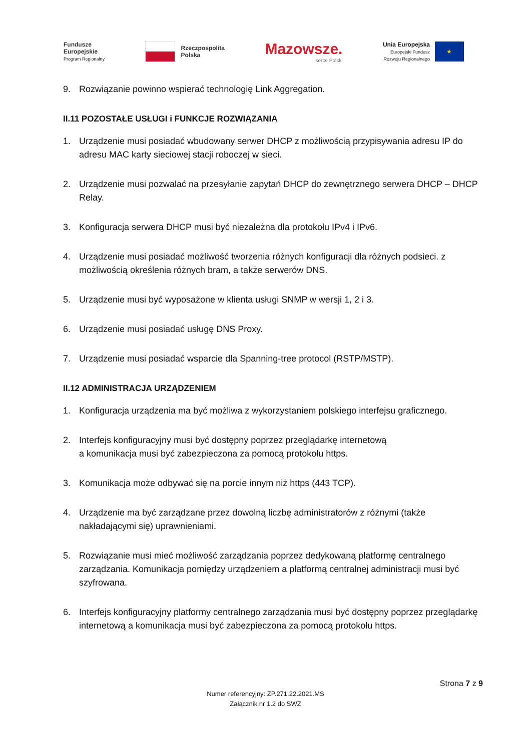Fundusze
Europejskie
Program Regionalny
Rzeczpospolita
Polska
Mazowsze.
serce Polski
Unia Europejska
Europejski Fundusz
Rozwoju Regionalnego
★
9. Rozwiązanie powinno wspierać technologię Link Aggregation.
II.11 POZOSTAŁE USŁUGI i FUNKCJE ROZWIĄZANIA
1. Urządzenie musi posiadać wbudowany serwer DHCP z możliwością przypisywania adresu IP do adresu MAC karty sieciowej stacji roboczej w sieci.
2. Urządzenie musi pozwalać na przesyłanie zapytań DHCP do zewnętrznego serwera DHCP – DHCP Relay.
3. Konfiguracja serwera DHCP musi być niezależna dla protokołu IPv4 i IPv6.
4. Urządzenie musi posiadać możliwość tworzenia różnych konfiguracji dla różnych podsieci. z możliwością określenia różnych bram, a także serwerów DNS.
5. Urządzenie musi być wyposażone w klienta usługi SNMP w wersji 1, 2 i 3.
6. Urządzenie musi posiadać usługę DNS Proxy.
7. Urządzenie musi posiadać wsparcie dla Spanning-tree protocol (RSTP/MSTP).
II.12 ADMINISTRACJA URZĄDZENIEM
1. Konfiguracja urządzenia ma być możliwa z wykorzystaniem polskiego interfejsu graficznego.
2. Interfejs konfiguracyjny musi być dostępny poprzez przeglądarkę internetową
a komunikacja musi być zabezpieczona za pomocą protokołu https.
3. Komunikacja może odbywać się na porcie innym niż https (443 TCP).
4. Urządzenie ma być zarządzane przez dowolną liczbę administratorów z różnymi (także nakładającymi się) uprawnieniami.
5. Rozwiązanie musi mieć możliwość zarządzania poprzez dedykowaną platformę centralnego zarządzania. Komunikacja pomiędzy urządzeniem a platformą centralnej administracji musi być szyfrowana.
6. Interfejs konfiguracyjny platformy centralnego zarządzania musi być dostępny poprzez przeglądarkę internetową a komunikacja musi być zabezpieczona za pomocą protokołu https.
Strona 7 z 9
Numer referencyjny: ZP.271.22.2021.MS
Załącznik nr 1.2 do SWZ